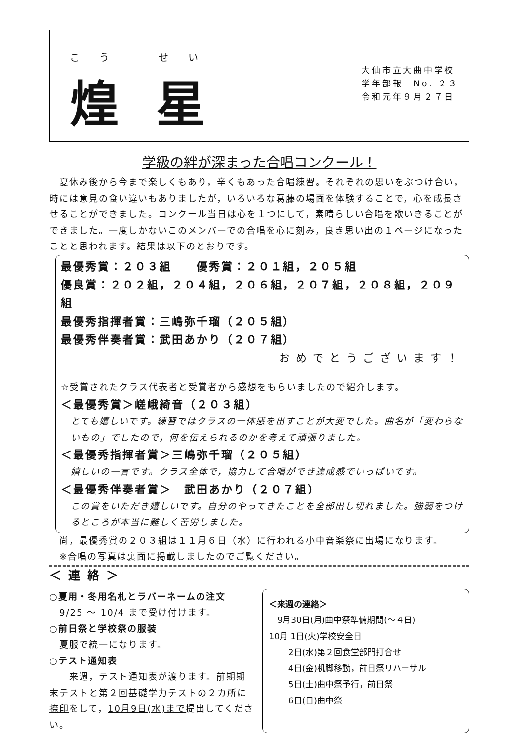こう　せい
煌 星
大仙市立大曲中学校
学年部報　No. ２３
令和元年９月２７日
学級の絆が深まった合唱コンクール！
　夏休み後から今まで楽しくもあり，辛くもあった合唱練習。それぞれの思いをぶつけ合い，時には意見の食い違いもありましたが，いろいろな葛藤の場面を体験することで，心を成長させることができました。コンクール当日は心を１つにして，素晴らしい合唱を歌いきることができました。一度しかないこのメンバーでの合唱を心に刻み，良き思い出の１ページになったことと思われます。結果は以下のとおりです。
最優秀賞：２０３組　　優秀賞：２０１組，２０５組
優良賞：２０２組，２０４組，２０６組，２０７組，２０８組，２０９組
最優秀指揮者賞：三嶋弥千瑠（２０５組）
最優秀伴奏者賞：武田あかり（２０７組）
おめでとうございます！
☆受賞されたクラス代表者と受賞者から感想をもらいましたので紹介します。
＜最優秀賞＞嵯峨綺音（２０３組）
とても嬉しいです。練習ではクラスの一体感を出すことが大変でした。曲名が「変わらないもの」でしたので，何を伝えられるのかを考えて頑張りました。
＜最優秀指揮者賞＞三嶋弥千瑠（２０５組）
嬉しいの一言です。クラス全体で，協力して合唱ができ達成感でいっぱいです。
＜最優秀伴奏者賞＞　武田あかり（２０７組）
この賞をいただき嬉しいです。自分のやってきたことを全部出し切れました。強弱をつけるところが本当に難しく苦労しました。
尚，最優秀賞の２０３組は１１月６日（水）に行われる小中音楽祭に出場になります。
※合唱の写真は裏面に掲載しましたのでご覧ください。
＜ 連 絡 ＞
○夏用・冬用名札とラバーネームの注文
　9/25 ～ 10/4 まで受け付けます。
○前日祭と学校祭の服装
　夏服で統一になります。
○テスト通知表
　　来週，テスト通知表が渡ります。前期期末テストと第２回基礎学力テストの２カ所に捺印をして，10月9日(水)まで提出してください。
＜来週の連絡＞
　9月30日(月)曲中祭準備期間(～４日)
10月 1日(火)学校安全日
　　 2日(水)第２回食堂部門打合せ
　　 4日(金)机脚移動，前日祭リハーサル
　　 5日(土)曲中祭予行，前日祭
　　 6日(日)曲中祭